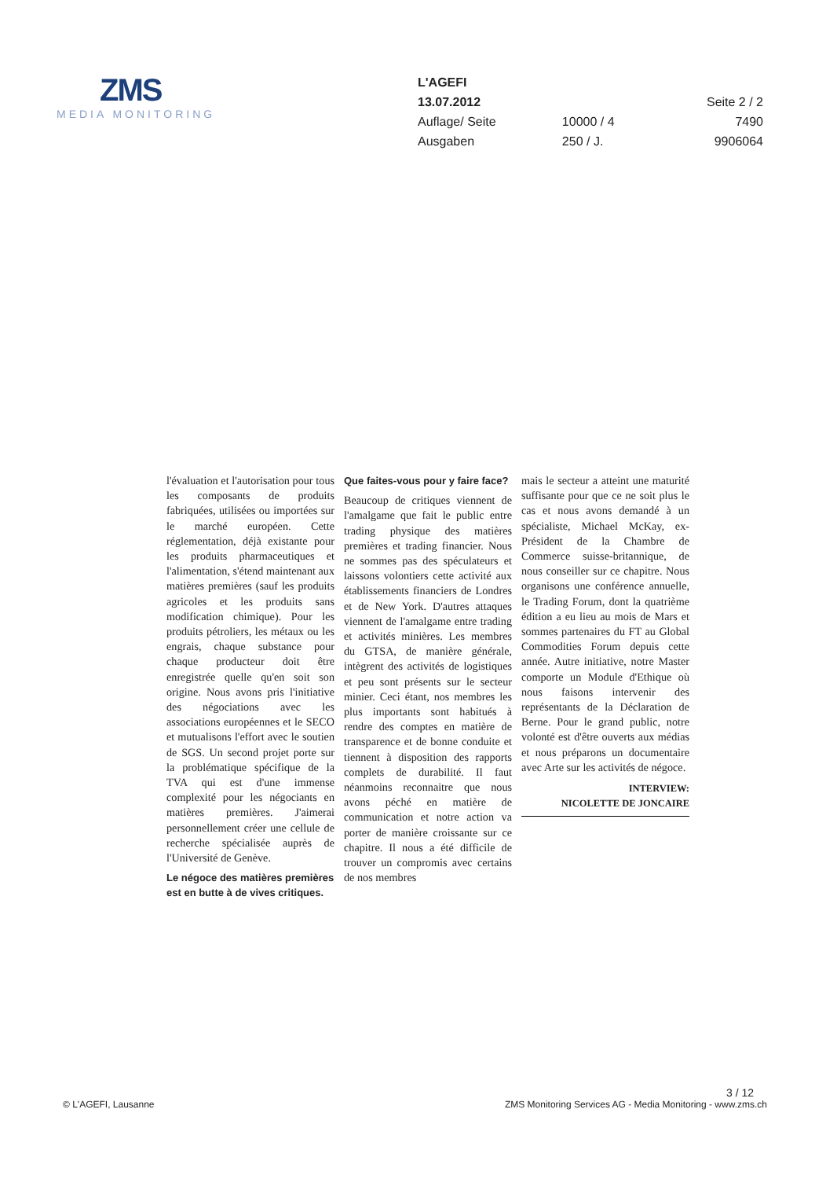ZMS
MEDIA MONITORING
| L'AGEFI | | |
| 13.07.2012 | | Seite 2 / 2 |
| Auflage/ Seite | 10000 / 4 | 7490 |
| Ausgaben | 250 / J. | 9906064 |
l'évaluation et l'autorisation pour tous les composants de produits fabriquées, utilisées ou importées sur le marché européen. Cette réglementation, déjà existante pour les produits pharmaceutiques et l'alimentation, s'étend maintenant aux matières premières (sauf les produits agricoles et les produits sans modification chimique). Pour les produits pétroliers, les métaux ou les engrais, chaque substance pour chaque producteur doit être enregistrée quelle qu'en soit son origine. Nous avons pris l'initiative des négociations avec les associations européennes et le SECO et mutualisons l'effort avec le soutien de SGS. Un second projet porte sur la problématique spécifique de la TVA qui est d'une immense complexité pour les négociants en matières premières. J'aimerai personnellement créer une cellule de recherche spécialisée auprès de l'Université de Genève.
Le négoce des matières premières est en butte à de vives critiques.
Que faites-vous pour y faire face?
Beaucoup de critiques viennent de l'amalgame que fait le public entre trading physique des matières premières et trading financier. Nous ne sommes pas des spéculateurs et laissons volontiers cette activité aux établissements financiers de Londres et de New York. D'autres attaques viennent de l'amalgame entre trading et activités minières. Les membres du GTSA, de manière générale, intègrent des activités de logistiques et peu sont présents sur le secteur minier. Ceci étant, nos membres les plus importants sont habitués à rendre des comptes en matière de transparence et de bonne conduite et tiennent à disposition des rapports complets de durabilité. Il faut néanmoins reconnaitre que nous avons péché en matière de communication et notre action va porter de manière croissante sur ce chapitre. Il nous a été difficile de trouver un compromis avec certains de nos membres
mais le secteur a atteint une maturité suffisante pour que ce ne soit plus le cas et nous avons demandé à un spécialiste, Michael McKay, ex-Président de la Chambre de Commerce suisse-britannique, de nous conseiller sur ce chapitre. Nous organisons une conférence annuelle, le Trading Forum, dont la quatrième édition a eu lieu au mois de Mars et sommes partenaires du FT au Global Commodities Forum depuis cette année. Autre initiative, notre Master comporte un Module d'Ethique où nous faisons intervenir des représentants de la Déclaration de Berne. Pour le grand public, notre volonté est d'être ouverts aux médias et nous préparons un documentaire avec Arte sur les activités de négoce.
INTERVIEW:
NICOLETTE DE JONCAIRE
3 / 12
© L'AGEFI, Lausanne ZMS Monitoring Services AG - Media Monitoring - www.zms.ch